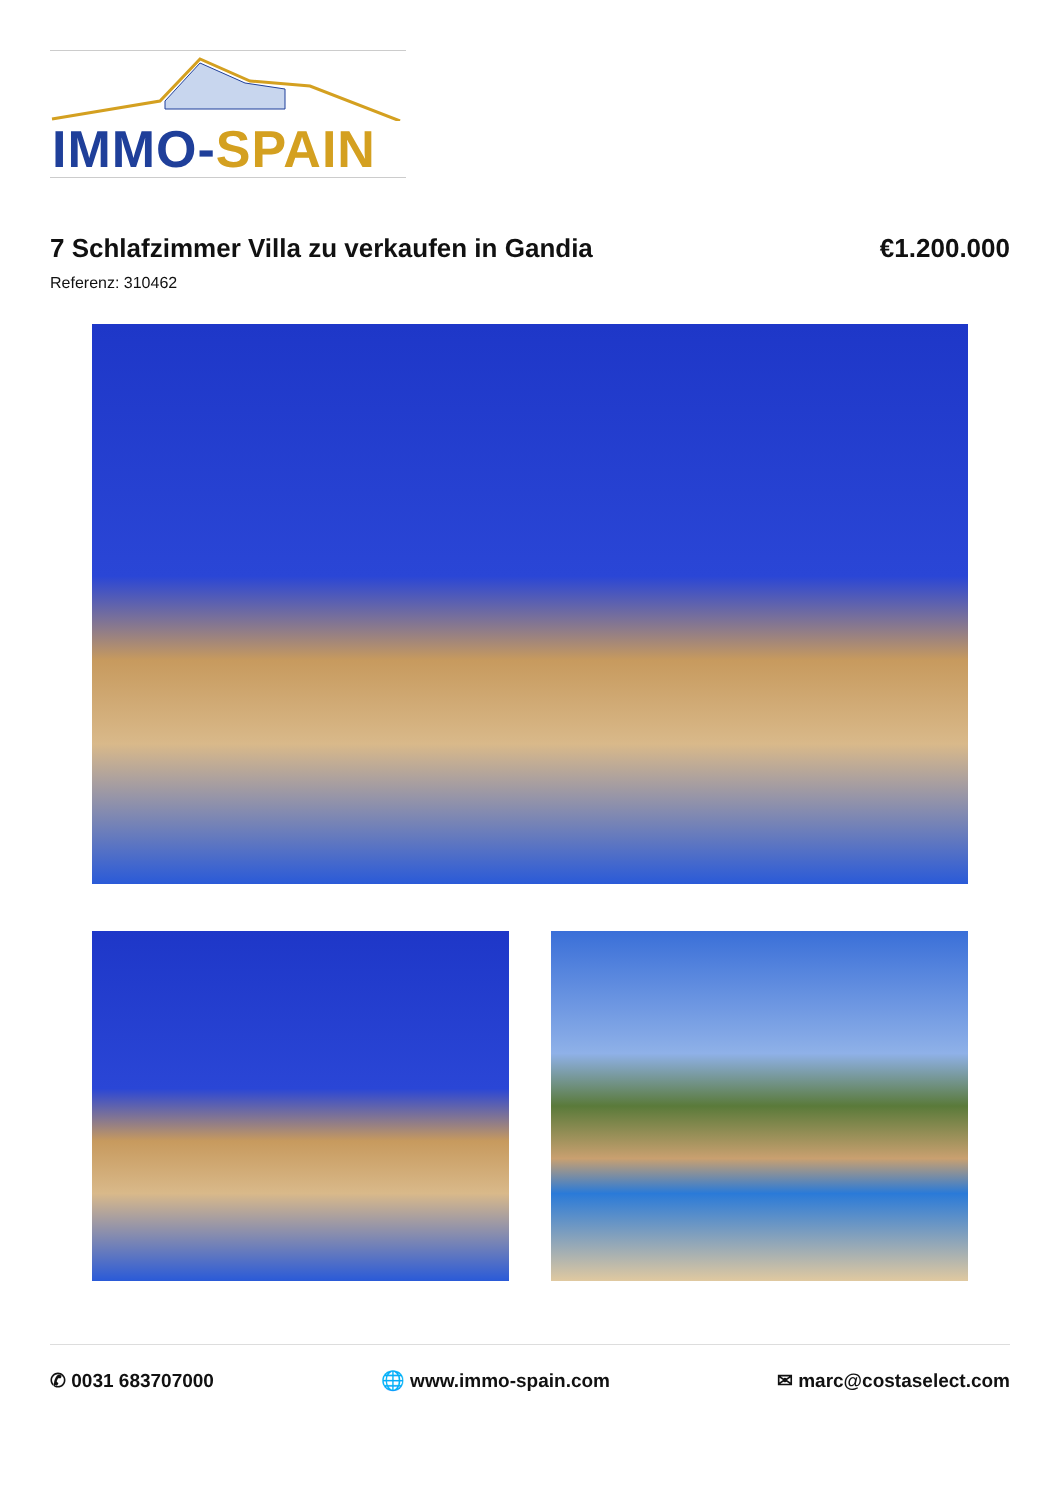IMMO-SPAIN
7 Schlafzimmer Villa zu verkaufen in Gandia
€1.200.000
Referenz: 310462
✆ 0031 683707000 🌐 www.immo-spain.com ✉ marc@costaselect.com